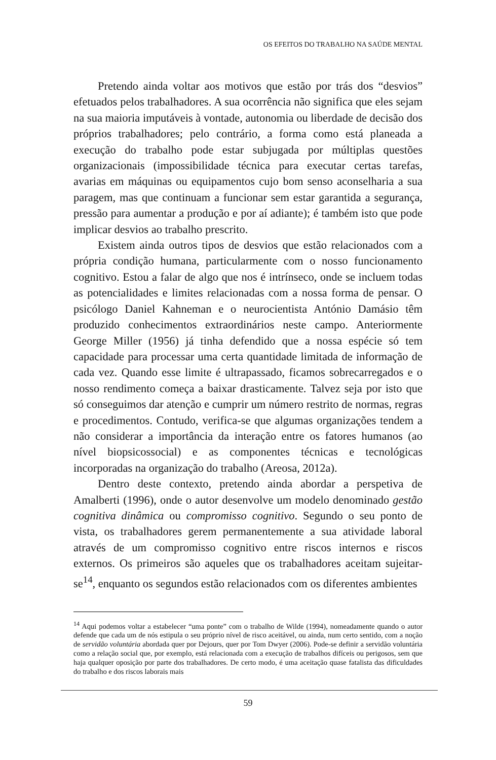OS EFEITOS DO TRABALHO NA SAÚDE MENTAL
Pretendo ainda voltar aos motivos que estão por trás dos “desvios” efetuados pelos trabalhadores. A sua ocorrência não significa que eles sejam na sua maioria imputáveis à vontade, autonomia ou liberdade de decisão dos próprios trabalhadores; pelo contrário, a forma como está planeada a execução do trabalho pode estar subjugada por múltiplas questões organizacionais (impossibilidade técnica para executar certas tarefas, avarias em máquinas ou equipamentos cujo bom senso aconselharia a sua paragem, mas que continuam a funcionar sem estar garantida a segurança, pressão para aumentar a produção e por aí adiante); é também isto que pode implicar desvios ao trabalho prescrito.
Existem ainda outros tipos de desvios que estão relacionados com a própria condição humana, particularmente com o nosso funcionamento cognitivo. Estou a falar de algo que nos é intrínseco, onde se incluem todas as potencialidades e limites relacionadas com a nossa forma de pensar. O psicólogo Daniel Kahneman e o neurocientista António Damásio têm produzido conhecimentos extraordinários neste campo. Anteriormente George Miller (1956) já tinha defendido que a nossa espécie só tem capacidade para processar uma certa quantidade limitada de informação de cada vez. Quando esse limite é ultrapassado, ficamos sobrecarregados e o nosso rendimento começa a baixar drasticamente. Talvez seja por isto que só conseguimos dar atenção e cumprir um número restrito de normas, regras e procedimentos. Contudo, verifica-se que algumas organizações tendem a não considerar a importância da interação entre os fatores humanos (ao nível biopsicossocial) e as componentes técnicas e tecnológicas incorporadas na organização do trabalho (Areosa, 2012a).
Dentro deste contexto, pretendo ainda abordar a perspetiva de Amalberti (1996), onde o autor desenvolve um modelo denominado gestão cognitiva dinâmica ou compromisso cognitivo. Segundo o seu ponto de vista, os trabalhadores gerem permanentemente a sua atividade laboral através de um compromisso cognitivo entre riscos internos e riscos externos. Os primeiros são aqueles que os trabalhadores aceitam sujeitar-se<sup>14</sup>, enquanto os segundos estão relacionados com os diferentes ambientes
<sup>14</sup> Aqui podemos voltar a estabelecer “uma ponte” com o trabalho de Wilde (1994), nomeadamente quando o autor defende que cada um de nós estipula o seu próprio nível de risco aceitável, ou ainda, num certo sentido, com a noção de servidão voluntária abordada quer por Dejours, quer por Tom Dwyer (2006). Pode-se definir a servidão voluntária como a relação social que, por exemplo, está relacionada com a execução de trabalhos difíceis ou perigosos, sem que haja qualquer oposição por parte dos trabalhadores. De certo modo, é uma aceitação quase fatalista das dificuldades do trabalho e dos riscos laborais mais
59